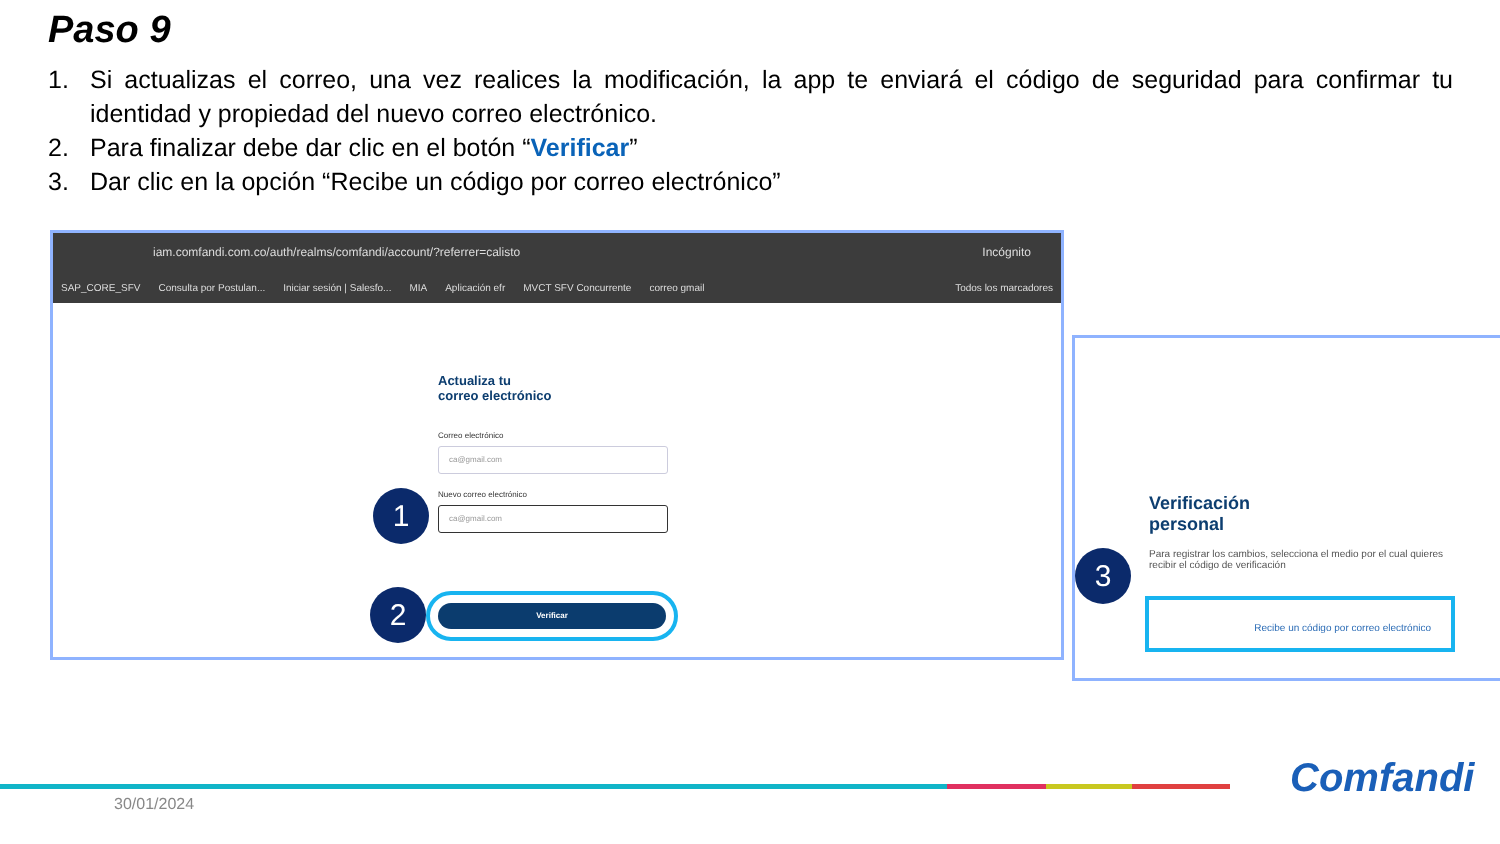Paso 9
1. Si actualizas el correo, una vez realices la modificación, la app te enviará el código de seguridad para confirmar tu identidad y propiedad del nuevo correo electrónico.
2. Para finalizar debe dar clic en el botón “Verificar”
3. Dar clic en la opción “Recibe un código por correo electrónico”
iam.comfandi.com.co/auth/realms/comfandi/account/?referrer=calisto Incógnito
SAP_CORE_SFV Consulta por Postulan... Iniciar sesión | Salesfo... MIA Aplicación efr MVCT SFV Concurrente correo gmail Todos los marcadores
Actualiza tu
correo electrónico
Correo electrónico
ca@gmail.com
Nuevo correo electrónico
ca@gmail.com
Verificar
1
2
Verificación
personal
Para registrar los cambios, selecciona el medio por el cual quieres recibir el código de verificación
Recibe un código por correo electrónico
3
30/01/2024
Comfandi